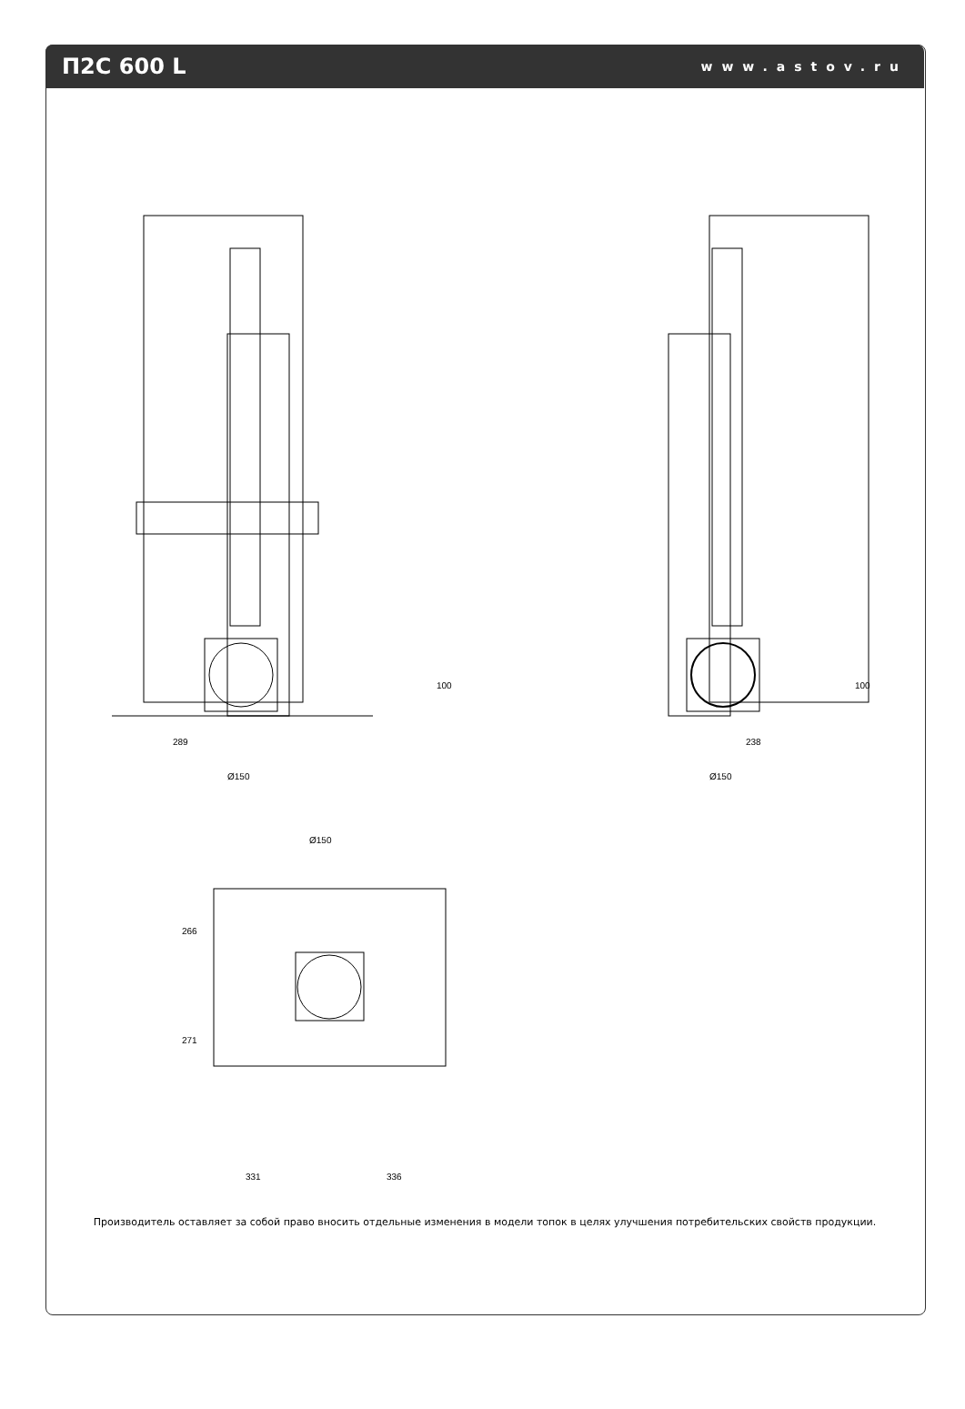П2С 600 L
www.astov.ru
289
Ø150
238
Ø150
Ø150
266
271
331
336
100
100
Производитель оставляет за собой право вносить отдельные изменения в модели топок в целях улучшения потребительских свойств продукции.